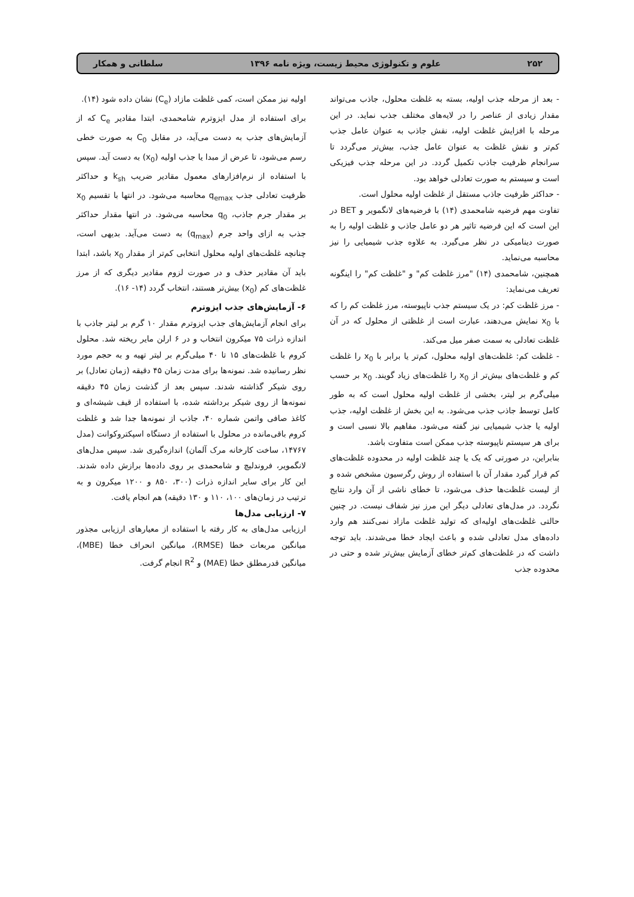۲۵۲ علوم و تکنولوژی محیط زیست، ویژه نامه ۱۳۹۶ سلطانی و همکار
- بعد از مرحله جذب اولیه، بسته به غلظت محلول، جاذب می‌تواند مقدار زیادی از عناصر را در لایه‌های مختلف جذب نماید. در این مرحله با افزایش غلظت اولیه، نقش جاذب به عنوان عامل جذب کم‌تر و نقش غلظت به عنوان عامل جذب، بیش‌تر می‌گردد تا سرانجام ظرفیت جاذب تکمیل گردد. در این مرحله جذب فیزیکی است و سیستم به صورت تعادلی خواهد بود.
- حداکثر ظرفیت جاذب مستقل از غلظت اولیه محلول است.
تفاوت مهم فرضیه شامحمدی (۱۴) با فرضیه‌های لانگمویر و BET در این است که این فرضیه تاثیر هر دو عامل جاذب و غلظت اولیه را به صورت دینامیکی در نظر می‌گیرد. به علاوه جذب شیمیایی را نیز محاسبه می‌نماید.
همچنین، شامحمدی (۱۴) "مرز غلظت کم" و "غلظت کم" را اینگونه تعریف می‌نماید:
- مرز غلظت کم: در یک سیستم جذب ناپیوسته، مرز غلظت کم را که با x<sub>0</sub> نمایش می‌دهند، عبارت است از غلظتی از محلول که در آن غلظت تعادلی به سمت صفر میل می‌کند.
- غلظت کم: غلظت‌های اولیه محلول، کم‌تر یا برابر با x<sub>0</sub> را غلظت کم و غلظت‌های بیش‌تر از x<sub>0</sub> را غلظت‌های زیاد گویند. x<sub>0</sub> بر حسب میلی‌گرم بر لیتر، بخشی از غلظت اولیه محلول است که به طور کامل توسط جاذب جذب می‌شود. به این بخش از غلظت اولیه، جذب اولیه یا جذب شیمیایی نیز گفته می‌شود. مفاهیم بالا نسبی است و برای هر سیستم ناپیوسته جذب ممکن است متفاوت باشد.
بنابراین، در صورتی که یک یا چند غلظت اولیه در محدوده غلظت‌های کم قرار گیرد مقدار آن با استفاده از روش رگرسیون مشخص شده و از لیست غلظت‌ها حذف می‌شود، تا خطای ناشی از آن وارد نتایج نگردد. در مدل‌های تعادلی دیگر این مرز نیز شفاف نیست. در چنین حالتی غلظت‌های اولیه‌ای که تولید غلظت مازاد نمی‌کنند هم وارد داده‌های مدل تعادلی شده و باعث ایجاد خطا می‌شدند. باید توجه داشت که در غلظت‌های کم‌تر خطای آزمایش بیش‌تر شده و حتی در محدوده جذب
اولیه نیز ممکن است، کمی غلظت مازاد (C<sub>e</sub>) نشان داده شود (۱۴).
برای استفاده از مدل ایزوترم شامحمدی، ابتدا مقادیر C<sub>e</sub> که از آزمایش‌های جذب به دست می‌آید، در مقابل C<sub>0</sub> به صورت خطی رسم می‌شود، تا عرض از مبدا یا جذب اولیه (x<sub>0</sub>) به دست آید. سپس با استفاده از نرم‌افزارهای معمول مقادیر ضریب k<sub>sh</sub> و حداکثر ظرفیت تعادلی جذب q<sub>emax</sub> محاسبه می‌شود. در انتها با تقسیم x<sub>0</sub> بر مقدار جرم جاذب، q<sub>0</sub> محاسبه می‌شود. در انتها مقدار حداکثر جذب به ازای واحد جرم (q<sub>max</sub>) به دست می‌آید. بدیهی است، چنانچه غلظت‌های اولیه محلول انتخابی کم‌تر از مقدار x<sub>0</sub> باشد، ابتدا باید آن مقادیر حذف و در صورت لزوم مقادیر دیگری که از مرز غلظت‌های کم (x<sub>0</sub>) بیش‌تر هستند، انتخاب گردد (۱۴- ۱۶).
۶- آزمایش‌های جذب ایزوترم
برای انجام آزمایش‌های جذب ایزوترم مقدار ۱۰ گرم بر لیتر جاذب با اندازه ذرات ۷۵ میکرون انتخاب و در ۶ ارلن مایر ریخته شد. محلول کروم با غلظت‌های ۱۵ تا ۴۰ میلی‌گرم بر لیتر تهیه و به حجم مورد نظر رسانیده شد. نمونه‌ها برای مدت زمان ۴۵ دقیقه (زمان تعادل) بر روی شیکر گذاشته شدند. سپس بعد از گذشت زمان ۴۵ دقیقه نمونه‌ها از روی شیکر برداشته شده، با استفاده از قیف شیشه‌ای و کاغذ صافی واتمن شماره ۴۰، جاذب از نمونه‌ها جدا شد و غلظت کروم باقی‌مانده در محلول با استفاده از دستگاه اسپکتروکوانت (مدل ۱۴۷۶۷، ساخت کارخانه مرک آلمان) اندازه‌گیری شد. سپس مدل‌های لانگمویر، فروندلیچ و شامحمدی بر روی داده‌ها برازش داده شدند. این کار برای سایر اندازه ذرات (۳۰۰، ۸۵۰ و ۱۲۰۰ میکرون و به ترتیب در زمان‌های ۱۰۰، ۱۱۰ و ۱۳۰ دقیقه) هم انجام یافت.
۷- ارزیابی مدل‌ها
ارزیابی مدل‌های به کار رفته با استفاده از معیارهای ارزیابی مجذور میانگین مربعات خطا (RMSE)، میانگین انحراف خطا (MBE)، میانگین قدرمطلق خطا (MAE) و R<sup>2</sup> انجام گرفت.